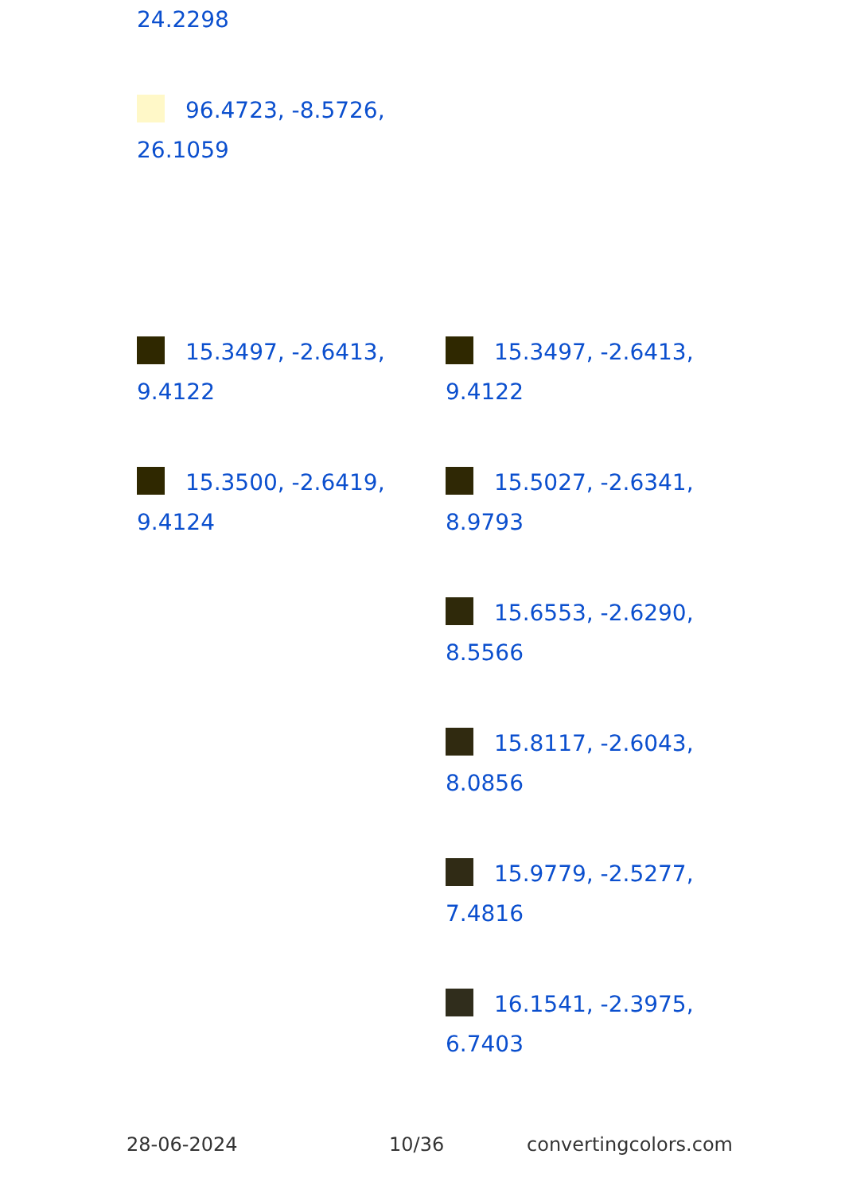24.2298
96.4723, -8.5726, 26.1059
15.3497, -2.6413, 9.4122
15.3497, -2.6413, 9.4122
15.3500, -2.6419, 9.4124
15.5027, -2.6341, 8.9793
15.6553, -2.6290, 8.5566
15.8117, -2.6043, 8.0856
15.9779, -2.5277, 7.4816
16.1541, -2.3975, 6.7403
28-06-2024 10/36 convertingcolors.com